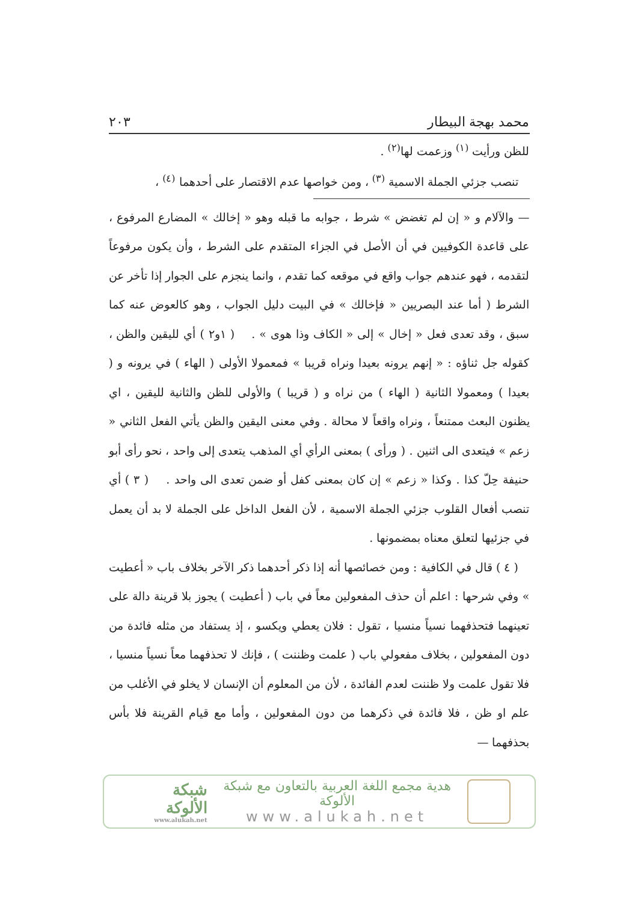محمد بهجة البيطار ٢٠٣
للظن ورأيت <sup>(١)</sup> وزعمت لها<sup>(٢)</sup> .
تنصب جزئي الجملة الاسمية <sup>(٣)</sup> ، ومن خواصها عدم الاقتصار على أحدهما <sup>(٤)</sup> ،
— والآلام و « إن لم تغضض » شرط ، جوابه ما قبله وهو « إخالك » المضارع المرفوع ، على قاعدة الكوفيين في أن الأصل في الجزاء المتقدم على الشرط ، وأن يكون مرفوعاً لتقدمه ، فهو عندهم جواب واقع في موقعه كما تقدم ، وانما ينجزم على الجوار إذا تأخر عن الشرط ( أما عند البصريين « فإخالك » في البيت دليل الجواب ، وهو كالعوض عنه كما سبق ، وقد تعدى فعل « إخال » إلى « الكاف وذا هوى » . ( ١و٢ ) أي لليقين والظن ، كقوله جل ثناؤه : « إنهم يرونه بعيدا ونراه قريبا » فمعمولا الأولى ( الهاء ) في يرونه و ( بعيدا ) ومعمولا الثانية ( الهاء ) من نراه و ( قريبا ) والأولى للظن والثانية لليقين ، اي يظنون البعث ممتنعاً ، ونراه واقعاً لا محالة . وفي معنى اليقين والظن يأتي الفعل الثاني « زعم » فيتعدى الى اثنين . ( ورأى ) بمعنى الرأي أي المذهب يتعدى إلى واحد ، نحو رأى أبو حنيفة حِلّ كذا . وكذا « زعم » إن كان بمعنى كفل أو ضمن تعدى الى واحد . ( ٣ ) أي تنصب أفعال القلوب جزئي الجملة الاسمية ، لأن الفعل الداخل على الجملة لا بد أن يعمل في جزئيها لتعلق معناه بمضمونها .
( ٤ ) قال في الكافية : ومن خصائصها أنه إذا ذكر أحدهما ذكر الآخر بخلاف باب « أعطيت » وفي شرحها : اعلم أن حذف المفعولين معاً في باب ( أعطيت ) يجوز بلا قرينة دالة على تعينهما فتحذفهما نسياً منسيا ، تقول : فلان يعطي ويكسو ، إذ يستفاد من مثله فائدة من دون المفعولين ، بخلاف مفعولي باب ( علمت وظننت ) ، فإنك لا تحذفهما معاً نسياً منسيا ، فلا تقول علمت ولا ظننت لعدم الفائدة ، لأن من المعلوم أن الإنسان لا يخلو في الأغلب من علم او ظن ، فلا فائدة في ذكرهما من دون المفعولين ، وأما مع قيام القرينة فلا بأس بحذفهما —
هدية مجمع اللغة العربية بالتعاون مع شبكة الألوكة
www.alukah.net
شبكة الألوكة
www.alukah.net